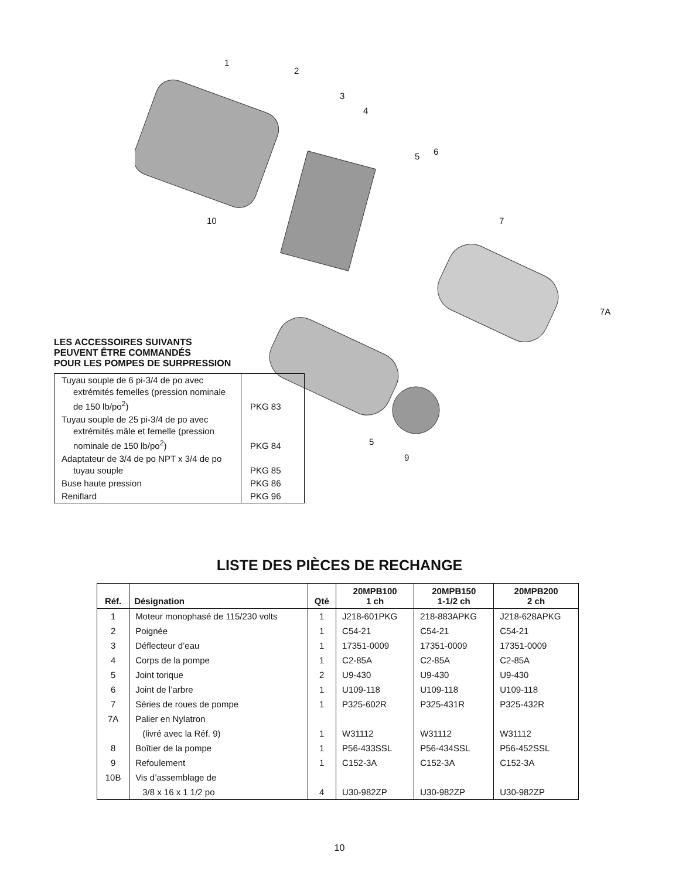1
2
3
4
5 6
10 7
7A
5
9
LES ACCESSOIRES SUIVANTS
PEUVENT ÊTRE COMMANDÉS
POUR LES POMPES DE SURPRESSION
| Tuyau souple de 6 pi-3/4 de po avec extrémités femelles (pression nominale de 150 lb/po<sup>2</sup>) | PKG 83 |
| Tuyau souple de 25 pi-3/4 de po avec extrémités mâle et femelle (pression nominale de 150 lb/po<sup>2</sup>) | PKG 84 |
| Adaptateur de 3/4 de po NPT x 3/4 de po tuyau souple | PKG 85 |
| Buse haute pression | PKG 86 |
| Reniflard | PKG 96 |
LISTE DES PIÈCES DE RECHANGE
| Réf. | Désignation | Qté | 20MPB100 1 ch | 20MPB150 1-1/2 ch | 20MPB200 2 ch |
| --- | --- | --- | --- | --- | --- |
| 1 | Moteur monophasé de 115/230 volts | 1 | J218-601PKG | 218-883APKG | J218-628APKG |
| 2 | Poignée | 1 | C54-21 | C54-21 | C54-21 |
| 3 | Déflecteur d’eau | 1 | 17351-0009 | 17351-0009 | 17351-0009 |
| 4 | Corps de la pompe | 1 | C2-85A | C2-85A | C2-85A |
| 5 | Joint torique | 2 | U9-430 | U9-430 | U9-430 |
| 6 | Joint de l’arbre | 1 | U109-118 | U109-118 | U109-118 |
| 7 | Séries de roues de pompe | 1 | P325-602R | P325-431R | P325-432R |
| 7A | Palier en Nylatron | | | | |
| | (livré avec la Réf. 9) | 1 | W31112 | W31112 | W31112 |
| 8 | Boîtier de la pompe | 1 | P56-433SSL | P56-434SSL | P56-452SSL |
| 9 | Refoulement | 1 | C152-3A | C152-3A | C152-3A |
| 10B | Vis d’assemblage de | | | | |
| | 3/8 x 16 x 1 1/2 po | 4 | U30-982ZP | U30-982ZP | U30-982ZP |
10